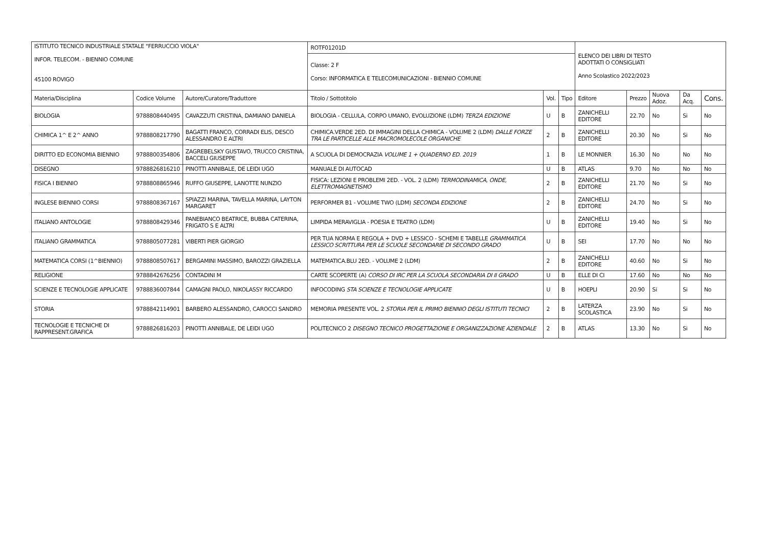| ISTITUTO TECNICO INDUSTRIALE STATALE "FERRUCCIO VIOLA" INFOR. TELECOM. - BIENNIO COMUNE 45100 ROVIGO | | | ROTF01201D | | | ELENCO DEI LIBRI DI TESTO ADOTTATI O CONSIGLIATI Anno Scolastico 2022/2023 | | | | |
| | | | Classe: 2 F Corso: INFORMATICA E TELECOMUNICAZIONI - BIENNIO COMUNE | | | | | | | |
| Materia/Disciplina | Codice Volume | Autore/Curatore/Traduttore | Titolo / Sottotitolo | Vol. | Tipo | Editore | Prezzo | Nuova Adoz. | Da Acq. | Cons. |
| BIOLOGIA | 9788808440495 | CAVAZZUTI CRISTINA, DAMIANO DANIELA | BIOLOGIA - CELLULA, CORPO UMANO, EVOLUZIONE (LDM) TERZA EDIZIONE | U | B | ZANICHELLI EDITORE | 22.70 | No | Si | No |
| CHIMICA 1^ E 2^ ANNO | 9788808217790 | BAGATTI FRANCO, CORRADI ELIS, DESCO ALESSANDRO E ALTRI | CHIMICA.VERDE 2ED. DI IMMAGINI DELLA CHIMICA - VOLUME 2 (LDM) DALLE FORZE TRA LE PARTICELLE ALLE MACROMOLECOLE ORGANICHE | 2 | B | ZANICHELLI EDITORE | 20.30 | No | Si | No |
| DIRITTO ED ECONOMIA BIENNIO | 9788800354806 | ZAGREBELSKY GUSTAVO, TRUCCO CRISTINA, BACCELI GIUSEPPE | A SCUOLA DI DEMOCRAZIA VOLUME 1 + QUADERNO ED. 2019 | 1 | B | LE MONNIER | 16.30 | No | No | No |
| DISEGNO | 9788826816210 | PINOTTI ANNIBALE, DE LEIDI UGO | MANUALE DI AUTOCAD | U | B | ATLAS | 9.70 | No | No | No |
| FISICA I BIENNIO | 9788808865946 | RUFFO GIUSEPPE, LANOTTE NUNZIO | FISICA: LEZIONI E PROBLEMI 2ED. - VOL. 2 (LDM) TERMODINAMICA, ONDE, ELETTROMAGNETISMO | 2 | B | ZANICHELLI EDITORE | 21.70 | No | Si | No |
| INGLESE BIENNIO CORSI | 9788808367167 | SPIAZZI MARINA, TAVELLA MARINA, LAYTON MARGARET | PERFORMER B1 - VOLUME TWO (LDM) SECONDA EDIZIONE | 2 | B | ZANICHELLI EDITORE | 24.70 | No | Si | No |
| ITALIANO ANTOLOGIE | 9788808429346 | PANEBIANCO BEATRICE, BUBBA CATERINA, FRIGATO S E ALTRI | LIMPIDA MERAVIGLIA - POESIA E TEATRO (LDM) | U | B | ZANICHELLI EDITORE | 19.40 | No | Si | No |
| ITALIANO GRAMMATICA | 9788805077281 | VIBERTI PIER GIORGIO | PER TUA NORMA E REGOLA + DVD + LESSICO - SCHEMI E TABELLE GRAMMATICA LESSICO SCRITTURA PER LE SCUOLE SECONDARIE DI SECONDO GRADO | U | B | SEI | 17.70 | No | No | No |
| MATEMATICA CORSI (1^BIENNIO) | 9788808507617 | BERGAMINI MASSIMO, BAROZZI GRAZIELLA | MATEMATICA.BLU 2ED. - VOLUME 2 (LDM) | 2 | B | ZANICHELLI EDITORE | 40.60 | No | Si | No |
| RELIGIONE | 9788842676256 | CONTADINI M | CARTE SCOPERTE (A) CORSO DI IRC PER LA SCUOLA SECONDARIA DI II GRADO | U | B | ELLE DI CI | 17.60 | No | No | No |
| SCIENZE E TECNOLOGIE APPLICATE | 9788836007844 | CAMAGNI PAOLO, NIKOLASSY RICCARDO | INFOCODING STA SCIENZE E TECNOLOGIE APPLICATE | U | B | HOEPLI | 20.90 | Si | Si | No |
| STORIA | 9788842114901 | BARBERO ALESSANDRO, CAROCCI SANDRO | MEMORIA PRESENTE VOL. 2 STORIA PER IL PRIMO BIENNIO DEGLI ISTITUTI TECNICI | 2 | B | LATERZA SCOLASTICA | 23.90 | No | Si | No |
| TECNOLOGIE E TECNICHE DI RAPPRESENT.GRAFICA | 9788826816203 | PINOTTI ANNIBALE, DE LEIDI UGO | POLITECNICO 2 DISEGNO TECNICO PROGETTAZIONE E ORGANIZZAZIONE AZIENDALE | 2 | B | ATLAS | 13.30 | No | Si | No |